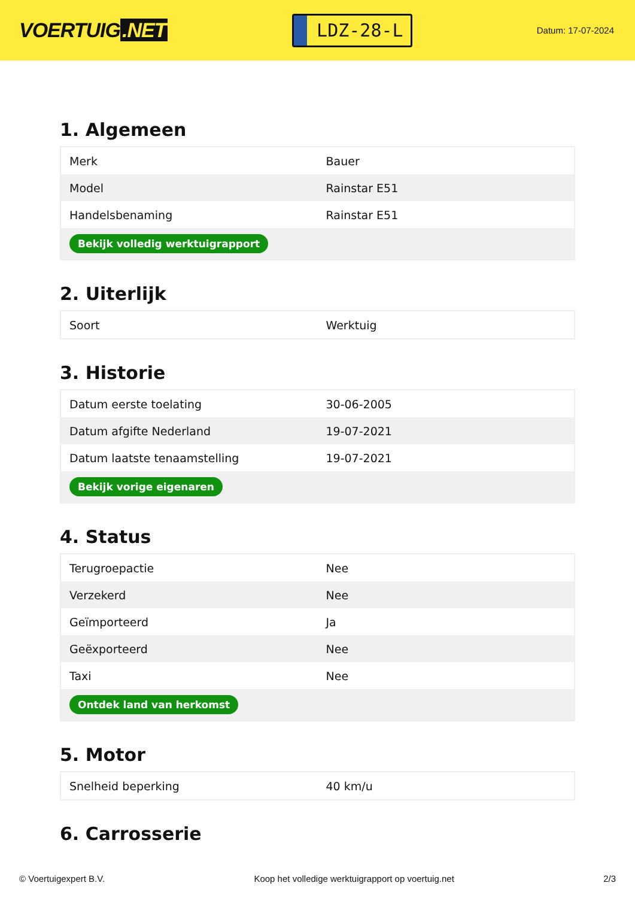VOERTUIG.NET
LDZ-28-L
Datum: 17-07-2024
1. Algemeen
| Merk | Bauer |
| Model | Rainstar E51 |
| Handelsbenaming | Rainstar E51 |
| Bekijk volledig werktuigrapport | |
2. Uiterlijk
| Soort | Werktuig |
3. Historie
| Datum eerste toelating | 30-06-2005 |
| Datum afgifte Nederland | 19-07-2021 |
| Datum laatste tenaamstelling | 19-07-2021 |
| Bekijk vorige eigenaren | |
4. Status
| Terugroepactie | Nee |
| Verzekerd | Nee |
| Geïmporteerd | Ja |
| Geëxporteerd | Nee |
| Taxi | Nee |
| Ontdek land van herkomst | |
5. Motor
| Snelheid beperking | 40 km/u |
6. Carrosserie
© Voertuigexpert B.V. Koop het volledige werktuigrapport op voertuig.net 2/3